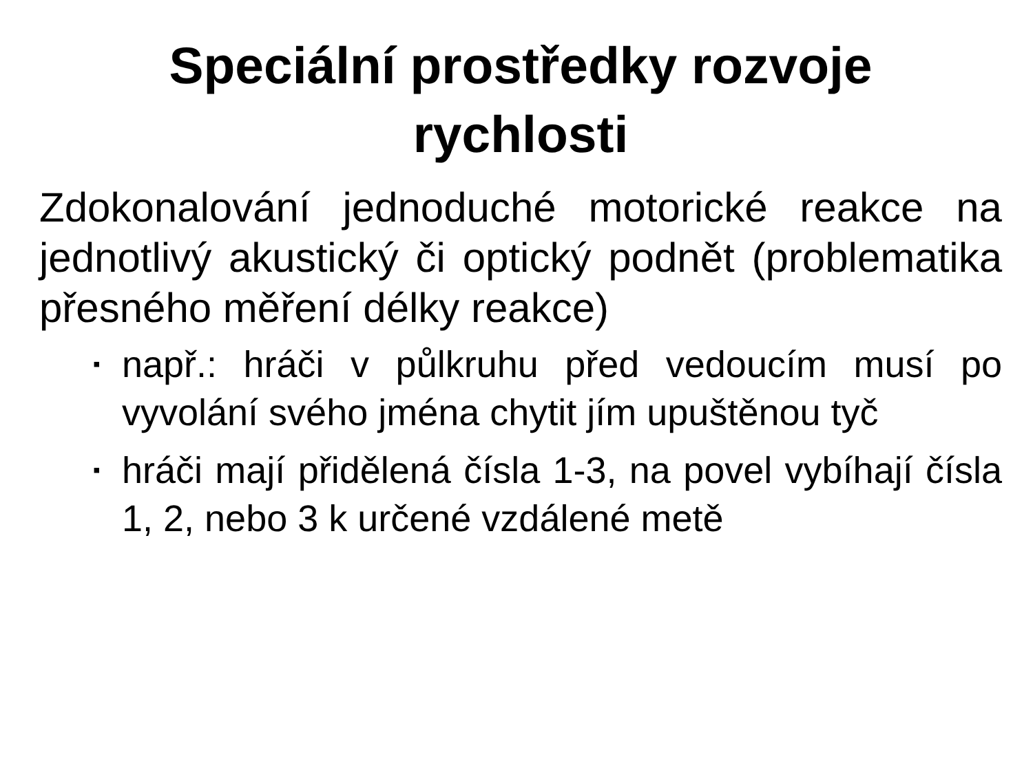Speciální prostředky rozvoje
rychlosti
Zdokonalování jednoduché motorické reakce na jednotlivý akustický či optický podnět (problematika přesného měření délky reakce)
▪ např.: hráči v půlkruhu před vedoucím musí po vyvolání svého jména chytit jím upuštěnou tyč
▪ hráči mají přidělená čísla 1-3, na povel vybíhají čísla 1, 2, nebo 3 k určené vzdálené metě